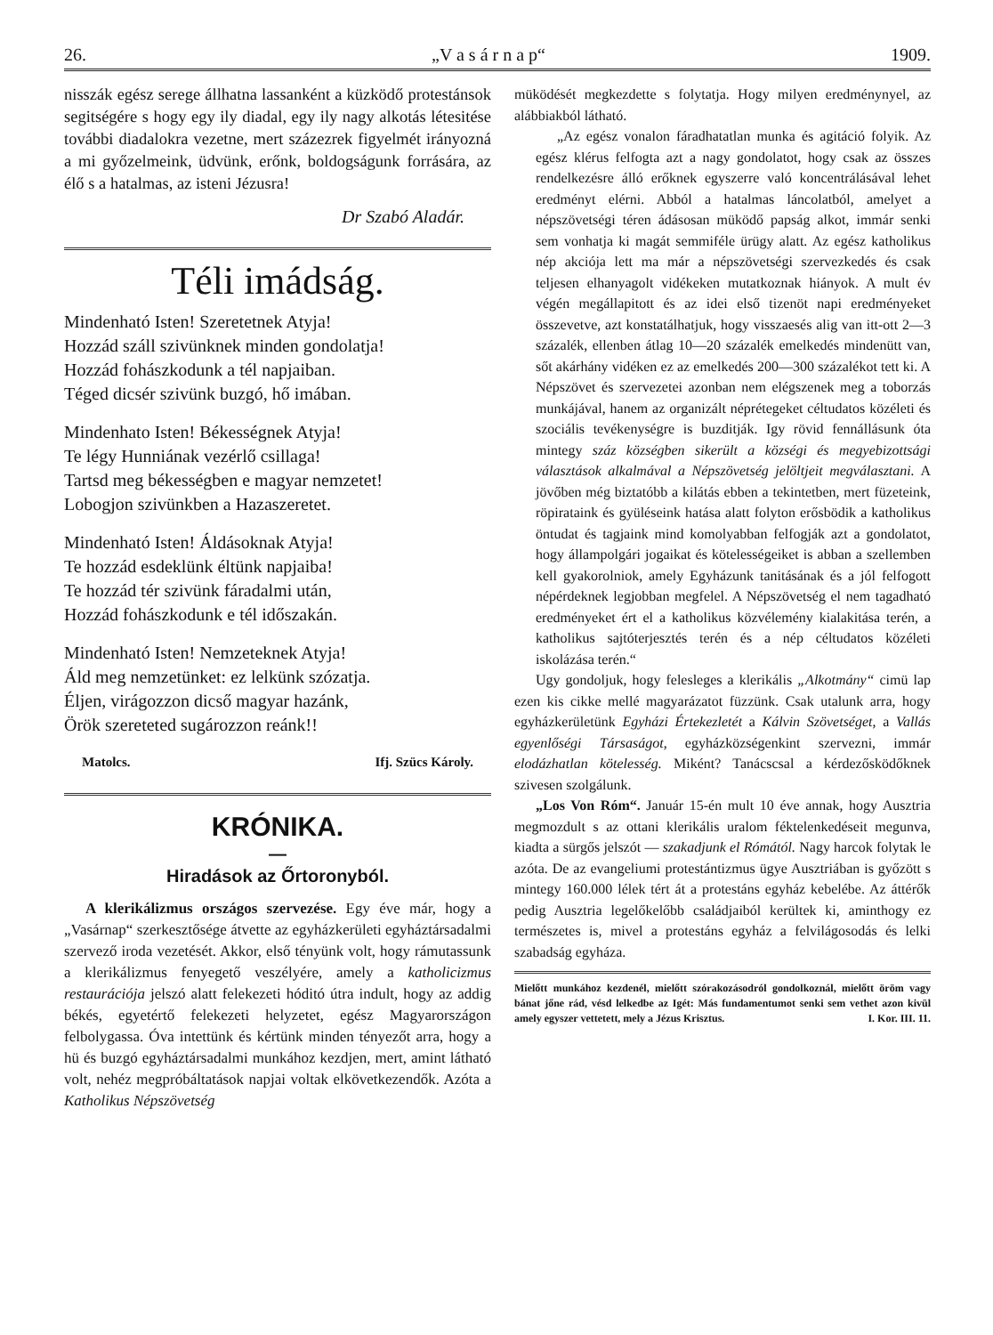26. „V a s á r n a p“1909.
nisszák egész serege állhatna lassanként a küzködő protestánsok segitségére s hogy egy ily diadal, egy ily nagy alkotás létesitése további diadalokra vezetne, mert százezrek figyelmét irányozná a mi győzelmeink, üdvünk, erőnk, boldogságunk forrására, az élő s a hatalmas, az isteni Jézusra!
Dr Szabó Aladár.
Téli imádság.
Mindenható Isten! Szeretetnek Atyja!
Hozzád száll szivünknek minden gondolatja!
Hozzád fohászkodunk a tél napjaiban.
Téged dicsér szivünk buzgó, hő imában.
Mindenhato Isten! Békességnek Atyja!
Te légy Hunniának vezérlő csillaga!
Tartsd meg békességben e magyar nemzetet!
Lobogjon szivünkben a Hazaszeretet.
Mindenható Isten! Áldásoknak Atyja!
Te hozzád esdeklünk éltünk napjaiba!
Te hozzád tér szivünk fáradalmi után,
Hozzád fohászkodunk e tél időszakán.
Mindenható Isten! Nemzeteknek Atyja!
Áld meg nemzetünket: ez lelkünk szózatja.
Éljen, virágozzon dicső magyar hazánk,
Örök szereteted sugározzon reánk!!
Matolcs. Ifj. Szücs Károly.
KRÓNIKA.
—
Hiradások az Őrtoronyból.
A klerikálizmus országos szervezése. Egy éve már, hogy a „Vasárnap“ szerkesztősége átvette az egyházkerületi egyháztársadalmi szervező iroda vezetését. Akkor, első tényünk volt, hogy rámutassunk a klerikálizmus fenyegető veszélyére, amely a katholicizmus restaurációja jelszó alatt felekezeti hóditó útra indult, hogy az addig békés, egyetértő felekezeti helyzetet, egész Magyarországon felbolygassa. Óva intettünk és kértünk minden tényezőt arra, hogy a hü és buzgó egyháztársadalmi munkához kezdjen, mert, amint látható volt, nehéz megpróbáltatások napjai voltak elkövetkezendők. Azóta a Katholikus Népszövetség
müködését megkezdette s folytatja. Hogy milyen eredménynyel, az alábbiakból látható.
„Az egész vonalon fáradhatatlan munka és agitáció folyik. Az egész klérus felfogta azt a nagy gondolatot, hogy csak az összes rendelkezésre álló erőknek egyszerre való koncentrálásával lehet eredményt elérni. Abból a hatalmas láncolatból, amelyet a népszövetségi téren ádásosan müködő papság alkot, immár senki sem vonhatja ki magát semmiféle ürügy alatt. Az egész katholikus nép akciója lett ma már a népszövetségi szervezkedés és csak teljesen elhanyagolt vidékeken mutatkoznak hiányok. A mult év végén megállapitott és az idei első tizenöt napi eredményeket összevetve, azt konstatálhatjuk, hogy visszaesés alig van itt-ott 2—3 százalék, ellenben átlag 10—20 százalék emelkedés mindenütt van, sőt akárhány vidéken ez az emelkedés 200—300 százalékot tett ki. A Népszövet és szervezetei azonban nem elégszenek meg a toborzás munkájával, hanem az organizált néprétegeket céltudatos közéleti és szociális tevékenységre is buzditják. Igy rövid fennállásunk óta mintegy száz községben sikerült a községi és megyebizottsági választások alkalmával a Népszövetség jelöltjeit megválasztani. A jövőben még biztatóbb a kilátás ebben a tekintetben, mert füzeteink, röpirataink és gyüléseink hatása alatt folyton erősbödik a katholikus öntudat és tagjaink mind komolyabban felfogják azt a gondolatot, hogy állampolgári jogaikat és kötelességeiket is abban a szellemben kell gyakorolniok, amely Egyházunk tanitásának és a jól felfogott népérdeknek legjobban megfelel. A Népszövetség el nem tagadható eredményeket ért el a katholikus közvélemény kialakitása terén, a katholikus sajtóterjesztés terén és a nép céltudatos közéleti iskolázása terén.“
Ugy gondoljuk, hogy felesleges a klerikális „Alkotmány“ cimü lap ezen kis cikke mellé magyarázatot füzzünk. Csak utalunk arra, hogy egyházkerületünk Egyházi Értekezletét a Kálvin Szövetséget, a Vallás egyenlőségi Társaságot, egyházközségenkint szervezni, immár elodázhatlan kötelesség. Miként? Tanácscsal a kérdezősködőknek szivesen szolgálunk.
„Los Von Róm“. Január 15-én mult 10 éve annak, hogy Ausztria megmozdult s az ottani klerikális uralom féktelenkedéseit megunva, kiadta a sürgős jelszót — szakadjunk el Rómától. Nagy harcok folytak le azóta. De az evangeliumi protestántizmus ügye Ausztriában is győzött s mintegy 160.000 lélek tért át a protestáns egyház kebelébe. Az áttérők pedig Ausztria legelőkelőbb családjaiból kerültek ki, aminthogy ez természetes is, mivel a protestáns egyház a felvilágosodás és lelki szabadság egyháza.
Mielőtt munkához kezdenél, mielőtt szórakozásodról gondolkoznál, mielőtt öröm vagy bánat jőne rád, vésd lelkedbe az Igét: Más fundamentumot senki sem vethet azon kivül amely egyszer vettetett, mely a Jézus Krisztus. I. Kor. III. 11.